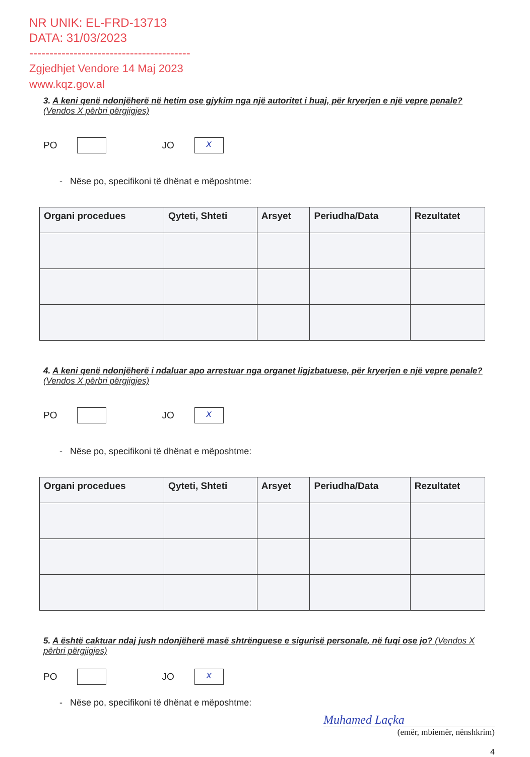NR UNIK: EL-FRD-13713
DATA: 31/03/2023
----------------------------------------
Zgjedhjet Vendore 14 Maj 2023
www.kqz.gov.al
3. A keni qenë ndonjëherë në hetim ose gjykim nga një autoritet i huaj, për kryerjen e një vepre penale? (Vendos X përbri përgjigjes)
PO
JO
x
- Nëse po, specifikoni të dhënat e mëposhtme:
| Organi procedues | Qyteti, Shteti | Arsyet | Periudha/Data | Rezultatet |
| --- | --- | --- | --- | --- |
4. A keni qenë ndonjëherë i ndaluar apo arrestuar nga organet ligjzbatuese, për kryerjen e një vepre penale? (Vendos X përbri përgjigjes)
PO
JO
x
- Nëse po, specifikoni të dhënat e mëposhtme:
| Organi procedues | Qyteti, Shteti | Arsyet | Periudha/Data | Rezultatet |
| --- | --- | --- | --- | --- |
5. A është caktuar ndaj jush ndonjëherë masë shtrënguese e sigurisë personale, në fuqi ose jo? (Vendos X përbri përgjigjes)
PO
JO
x
- Nëse po, specifikoni të dhënat e mëposhtme:
Muhamed Laçka
(emër, mbiemër, nënshkrim)
4